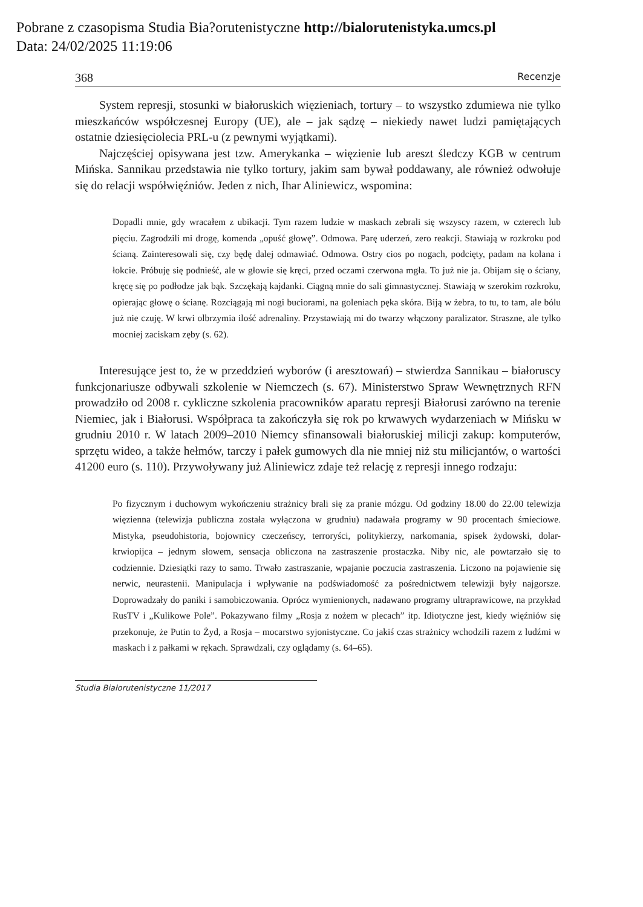Pobrane z czasopisma Studia Bia?orutenistyczne http://bialorutenistyka.umcs.pl
Data: 24/02/2025 11:19:06
368 Recenzje
System represji, stosunki w białoruskich więzieniach, tortury – to wszystko zdumiewa nie tylko mieszkańców współczesnej Europy (UE), ale – jak sądzę – niekiedy nawet ludzi pamiętających ostatnie dziesięciolecia PRL-u (z pewnymi wyjątkami).
Najczęściej opisywana jest tzw. Amerykanka – więzienie lub areszt śledczy KGB w centrum Mińska. Sannikau przedstawia nie tylko tortury, jakim sam bywał poddawany, ale również odwołuje się do relacji współwięźniów. Jeden z nich, Ihar Aliniewicz, wspomina:
Dopadli mnie, gdy wracałem z ubikacji. Tym razem ludzie w maskach zebrali się wszyscy razem, w czterech lub pięciu. Zagrodzili mi drogę, komenda „opuść głowę”. Odmowa. Parę uderzeń, zero reakcji. Stawiają w rozkroku pod ścianą. Zainteresowali się, czy będę dalej odmawiać. Odmowa. Ostry cios po nogach, podcięty, padam na kolana i łokcie. Próbuję się podnieść, ale w głowie się kręci, przed oczami czerwona mgła. To już nie ja. Obijam się o ściany, kręcę się po podłodze jak bąk. Szczękają kajdanki. Ciągną mnie do sali gimnastycznej. Stawiają w szerokim rozkroku, opierając głowę o ścianę. Rozciągają mi nogi buciorami, na goleniach pęka skóra. Biją w żebra, to tu, to tam, ale bólu już nie czuję. W krwi olbrzymia ilość adrenaliny. Przystawiają mi do twarzy włączony paralizator. Straszne, ale tylko mocniej zaciskam zęby (s. 62).
Interesujące jest to, że w przeddzień wyborów (i aresztowań) – stwierdza Sannikau – białoruscy funkcjonariusze odbywali szkolenie w Niemczech (s. 67). Ministerstwo Spraw Wewnętrznych RFN prowadziło od 2008 r. cykliczne szkolenia pracowników aparatu represji Białorusi zarówno na terenie Niemiec, jak i Białorusi. Współpraca ta zakończyła się rok po krwawych wydarzeniach w Mińsku w grudniu 2010 r. W latach 2009–2010 Niemcy sfinansowali białoruskiej milicji zakup: komputerów, sprzętu wideo, a także hełmów, tarczy i pałek gumowych dla nie mniej niż stu milicjantów, o wartości 41200 euro (s. 110). Przywoływany już Aliniewicz zdaje też relację z represji innego rodzaju:
Po fizycznym i duchowym wykończeniu strażnicy brali się za pranie mózgu. Od godziny 18.00 do 22.00 telewizja więzienna (telewizja publiczna została wyłączona w grudniu) nadawała programy w 90 procentach śmieciowe. Mistyka, pseudohistoria, bojownicy czeczeńscy, terroryści, politykierzy, narkomania, spisek żydowski, dolar-krwiopijca – jednym słowem, sensacja obliczona na zastraszenie prostaczka. Niby nic, ale powtarzało się to codziennie. Dziesiątki razy to samo. Trwało zastraszanie, wpajanie poczucia zastraszenia. Liczono na pojawienie się nerwic, neurastenii. Manipulacja i wpływanie na podświadomość za pośrednictwem telewizji były najgorsze. Doprowadzały do paniki i samobiczowania. Oprócz wymienionych, nadawano programy ultraprawicowe, na przykład RusTV i „Kulikowe Pole”. Pokazywano filmy „Rosja z nożem w plecach” itp. Idiotyczne jest, kiedy więźniów się przekonuje, że Putin to Żyd, a Rosja – mocarstwo syjonistyczne. Co jakiś czas strażnicy wchodzili razem z ludźmi w maskach i z pałkami w rękach. Sprawdzali, czy oglądamy (s. 64–65).
Studia Białorutenistyczne 11/2017